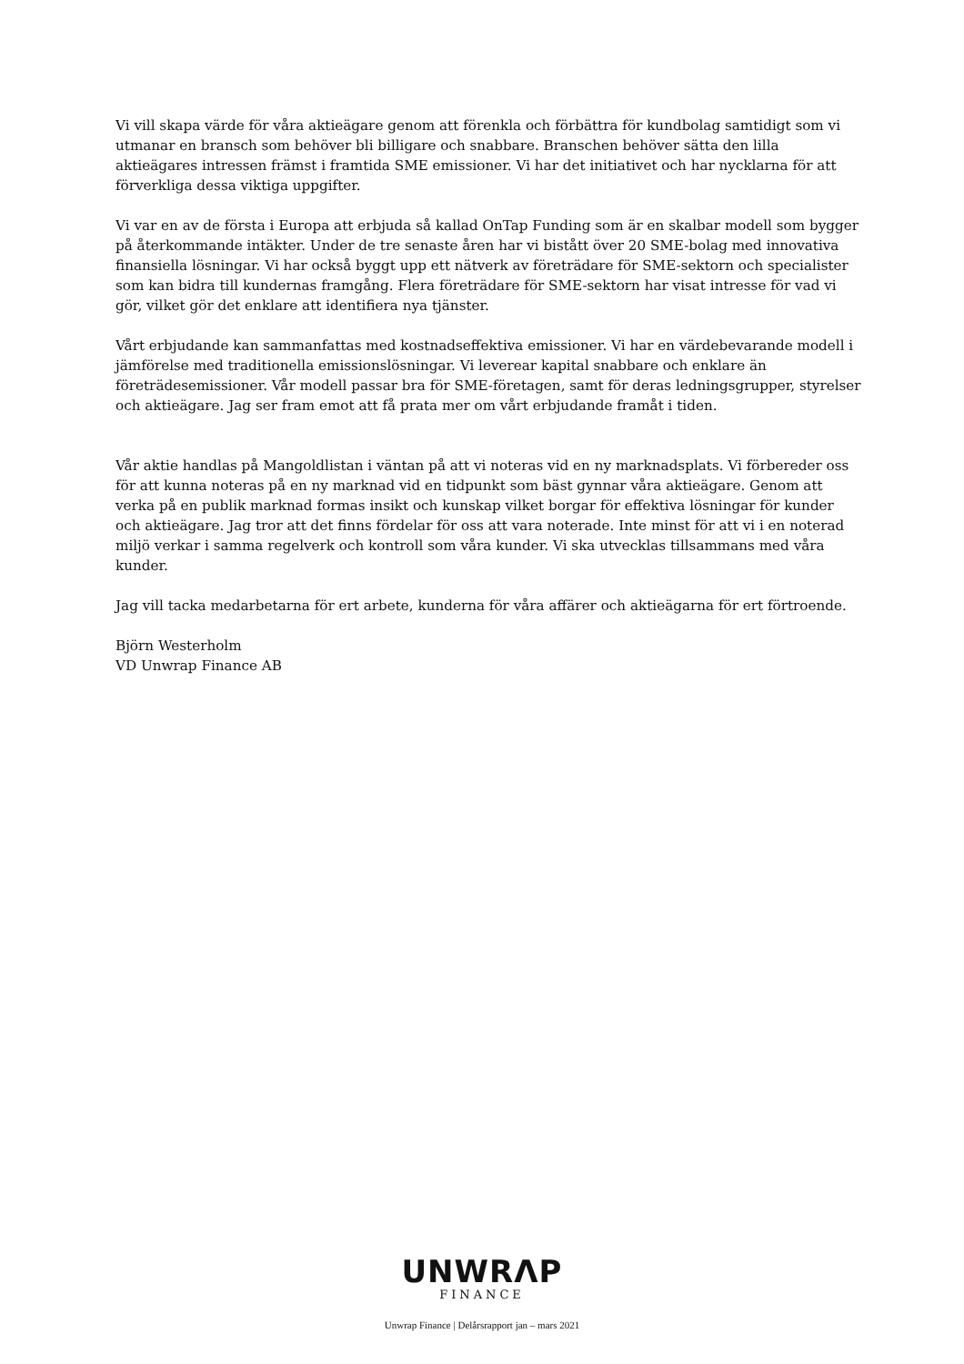Vi vill skapa värde för våra aktieägare genom att förenkla och förbättra för kundbolag samtidigt som vi utmanar en bransch som behöver bli billigare och snabbare. Branschen behöver sätta den lilla aktieägares intressen främst i framtida SME emissioner. Vi har det initiativet och har nycklarna för att förverkliga dessa viktiga uppgifter.
Vi var en av de första i Europa att erbjuda så kallad OnTap Funding som är en skalbar modell som bygger på återkommande intäkter. Under de tre senaste åren har vi bistått över 20 SME-bolag med innovativa finansiella lösningar. Vi har också byggt upp ett nätverk av företrädare för SME-sektorn och specialister som kan bidra till kundernas framgång. Flera företrädare för SME-sektorn har visat intresse för vad vi gör, vilket gör det enklare att identifiera nya tjänster.
Vårt erbjudande kan sammanfattas med kostnadseffektiva emissioner. Vi har en värdebevarande modell i jämförelse med traditionella emissionslösningar. Vi leverear kapital snabbare och enklare än företrädesemissioner. Vår modell passar bra för SME-företagen, samt för deras ledningsgrupper, styrelser och aktieägare. Jag ser fram emot att få prata mer om vårt erbjudande framåt i tiden.
Vår aktie handlas på Mangoldlistan i väntan på att vi noteras vid en ny marknadsplats. Vi förbereder oss för att kunna noteras på en ny marknad vid en tidpunkt som bäst gynnar våra aktieägare. Genom att verka på en publik marknad formas insikt och kunskap vilket borgar för effektiva lösningar för kunder och aktieägare. Jag tror att det finns fördelar för oss att vara noterade. Inte minst för att vi i en noterad miljö verkar i samma regelverk och kontroll som våra kunder. Vi ska utvecklas tillsammans med våra kunder.
Jag vill tacka medarbetarna för ert arbete, kunderna för våra affärer och aktieägarna för ert förtroende.
Björn Westerholm
VD Unwrap Finance AB
UNWRΛP
FINANCE
Unwrap Finance | Delårsrapport jan – mars 2021